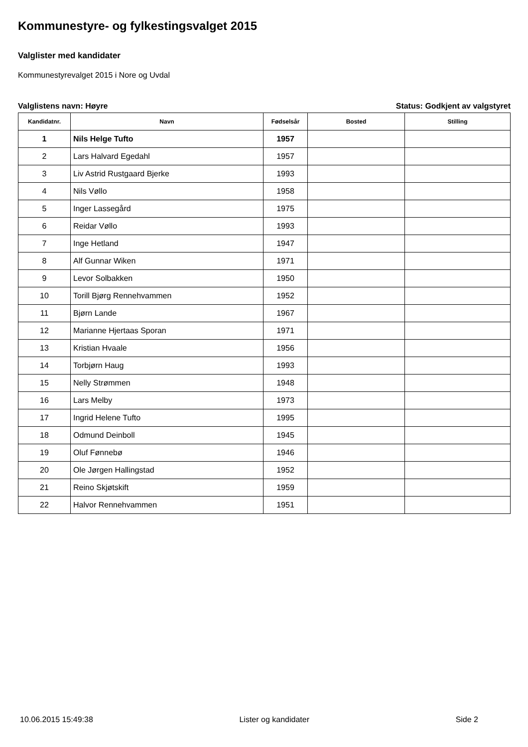Kommunestyre- og fylkestingsvalget 2015
Valglister med kandidater
Kommunestyrevalget 2015 i Nore og Uvdal
Valglistens navn: Høyre Status: Godkjent av valgstyret
| Kandidatnr. | Navn | Fødselsår | Bosted | Stilling |
| --- | --- | --- | --- | --- |
| 1 | Nils Helge Tufto | 1957 | | |
| 2 | Lars Halvard Egedahl | 1957 | | |
| 3 | Liv Astrid Rustgaard Bjerke | 1993 | | |
| 4 | Nils Vøllo | 1958 | | |
| 5 | Inger Lassegård | 1975 | | |
| 6 | Reidar Vøllo | 1993 | | |
| 7 | Inge Hetland | 1947 | | |
| 8 | Alf Gunnar Wiken | 1971 | | |
| 9 | Levor Solbakken | 1950 | | |
| 10 | Torill Bjørg Rennehvammen | 1952 | | |
| 11 | Bjørn Lande | 1967 | | |
| 12 | Marianne Hjertaas Sporan | 1971 | | |
| 13 | Kristian Hvaale | 1956 | | |
| 14 | Torbjørn Haug | 1993 | | |
| 15 | Nelly Strømmen | 1948 | | |
| 16 | Lars Melby | 1973 | | |
| 17 | Ingrid Helene Tufto | 1995 | | |
| 18 | Odmund Deinboll | 1945 | | |
| 19 | Oluf Fønnebø | 1946 | | |
| 20 | Ole Jørgen Hallingstad | 1952 | | |
| 21 | Reino Skjøtskift | 1959 | | |
| 22 | Halvor Rennehvammen | 1951 | | |
10.06.2015 15:49:38 Lister og kandidater Side 2